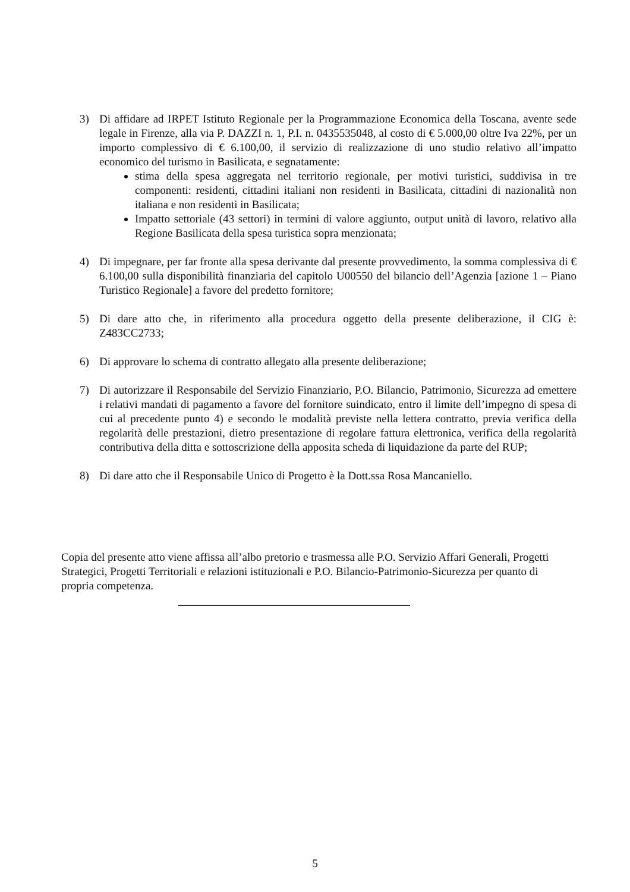3) Di affidare ad IRPET Istituto Regionale per la Programmazione Economica della Toscana, avente sede legale in Firenze, alla via P. DAZZI n. 1, P.I. n. 0435535048, al costo di € 5.000,00 oltre Iva 22%, per un importo complessivo di € 6.100,00, il servizio di realizzazione di uno studio relativo all’impatto economico del turismo in Basilicata, e segnatamente:
stima della spesa aggregata nel territorio regionale, per motivi turistici, suddivisa in tre componenti: residenti, cittadini italiani non residenti in Basilicata, cittadini di nazionalità non italiana e non residenti in Basilicata;
Impatto settoriale (43 settori) in termini di valore aggiunto, output unità di lavoro, relativo alla Regione Basilicata della spesa turistica sopra menzionata;
4) Di impegnare, per far fronte alla spesa derivante dal presente provvedimento, la somma complessiva di € 6.100,00 sulla disponibilità finanziaria del capitolo U00550 del bilancio dell’Agenzia [azione 1 – Piano Turistico Regionale] a favore del predetto fornitore;
5) Di dare atto che, in riferimento alla procedura oggetto della presente deliberazione, il CIG è: Z483CC2733;
6) Di approvare lo schema di contratto allegato alla presente deliberazione;
7) Di autorizzare il Responsabile del Servizio Finanziario, P.O. Bilancio, Patrimonio, Sicurezza ad emettere i relativi mandati di pagamento a favore del fornitore suindicato, entro il limite dell’impegno di spesa di cui al precedente punto 4) e secondo le modalità previste nella lettera contratto, previa verifica della regolarità delle prestazioni, dietro presentazione di regolare fattura elettronica, verifica della regolarità contributiva della ditta e sottoscrizione della apposita scheda di liquidazione da parte del RUP;
8) Di dare atto che il Responsabile Unico di Progetto è la Dott.ssa Rosa Mancaniello.
Copia del presente atto viene affissa all’albo pretorio e trasmessa alle P.O. Servizio Affari Generali, Progetti Strategici, Progetti Territoriali e relazioni istituzionali e P.O. Bilancio-Patrimonio-Sicurezza per quanto di propria competenza.
5